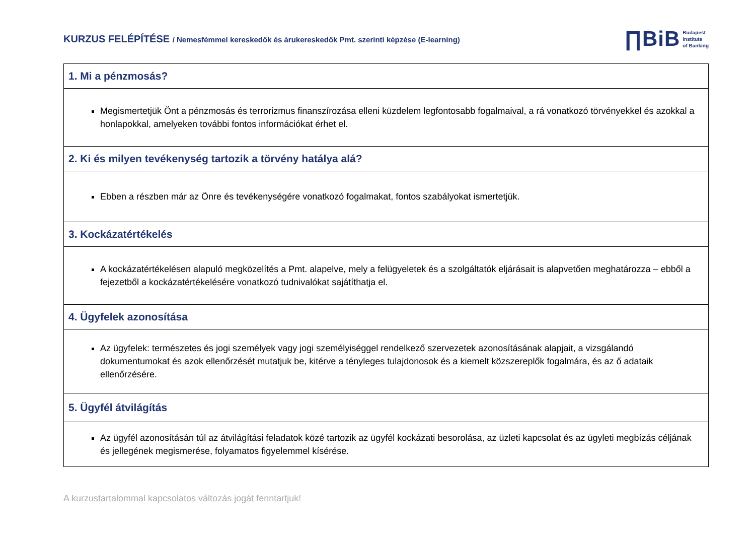KURZUS FELÉPÍTÉSE / Nemesfémmel kereskedők és árukereskedők Pmt. szerinti képzése (E-learning)
∏BiB Budapest
Institute
of Banking
| 1. Mi a pénzmosás? |
| Megismertetjük Önt a pénzmosás és terrorizmus finanszírozása elleni küzdelem legfontosabb fogalmaival, a rá vonatkozó törvényekkel és azokkal a honlapokkal, amelyeken további fontos információkat érhet el. |
| 2. Ki és milyen tevékenység tartozik a törvény hatálya alá? |
| Ebben a részben már az Önre és tevékenységére vonatkozó fogalmakat, fontos szabályokat ismertetjük. |
| 3. Kockázatértékelés |
| A kockázatértékelésen alapuló megközelítés a Pmt. alapelve, mely a felügyeletek és a szolgáltatók eljárásait is alapvetően meghatározza – ebből a fejezetből a kockázatértékelésére vonatkozó tudnivalókat sajátíthatja el. |
| 4. Ügyfelek azonosítása |
| Az ügyfelek: természetes és jogi személyek vagy jogi személyiséggel rendelkező szervezetek azonosításának alapjait, a vizsgálandó dokumentumokat és azok ellenőrzését mutatjuk be, kitérve a tényleges tulajdonosok és a kiemelt közszereplők fogalmára, és az ő adataik ellenőrzésére. |
| 5. Ügyfél átvilágítás |
| Az ügyfél azonosításán túl az átvilágítási feladatok közé tartozik az ügyfél kockázati besorolása, az üzleti kapcsolat és az ügyleti megbízás céljának és jellegének megismerése, folyamatos figyelemmel kísérése. |
A kurzustartalommal kapcsolatos változás jogát fenntartjuk!